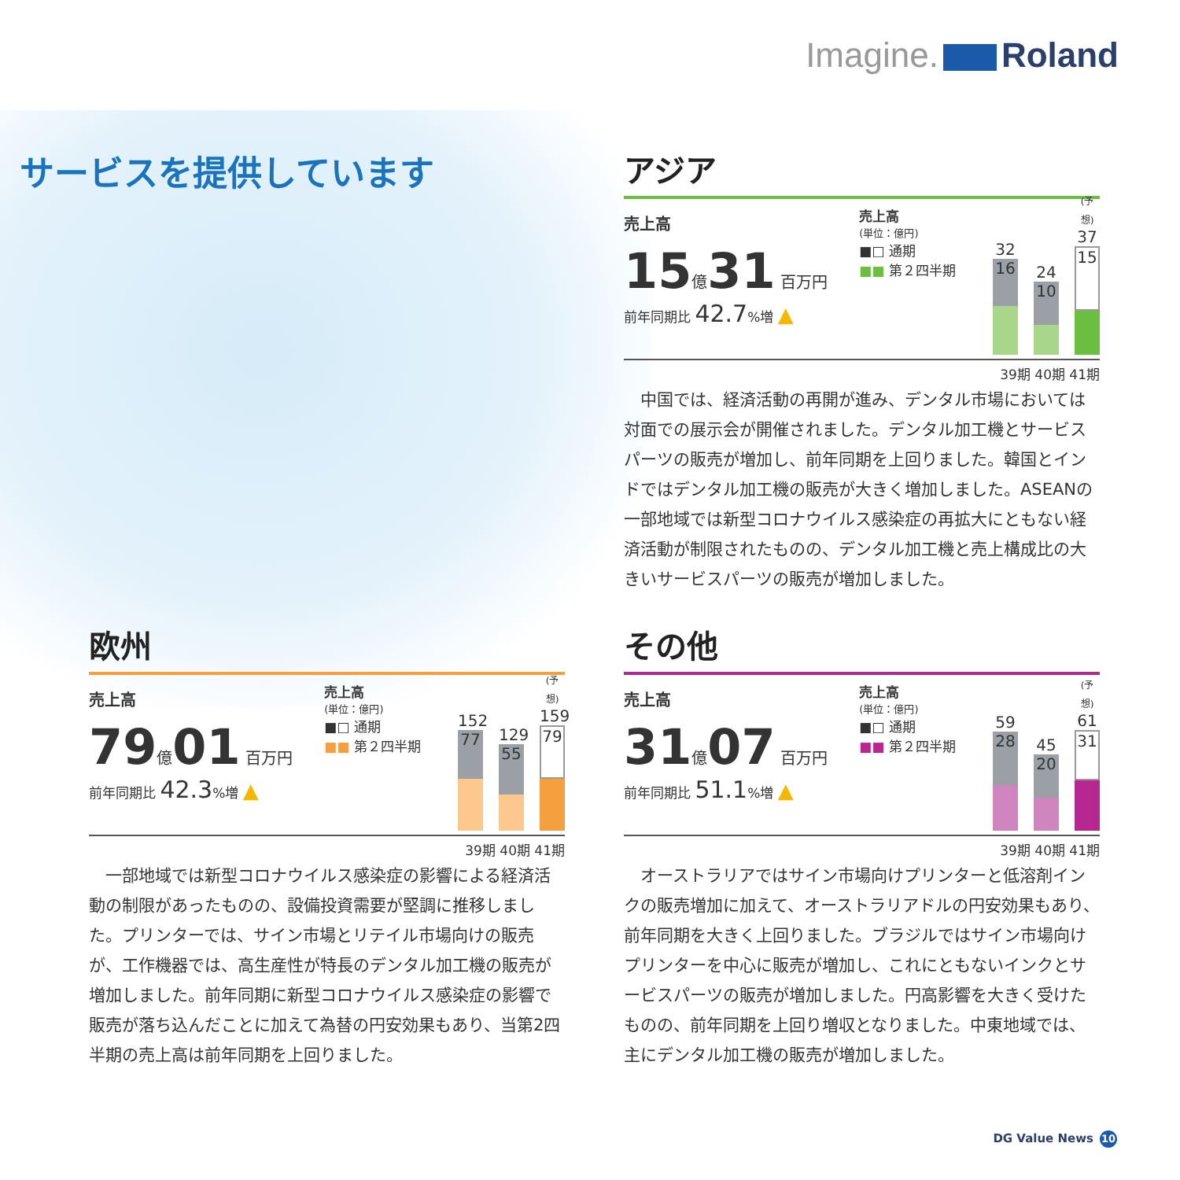Imagine. Roland
サービスを提供しています
アジア
売上高
15億31 百万円
前年同期比 42.7%増 ▲
売上高
(単位：億円)
■□ 通期
■■ 第２四半期
32
16
24
10
(予想)
37
15
39期 40期 41期
中国では、経済活動の再開が進み、デンタル市場においては対面での展示会が開催されました。デンタル加工機とサービスパーツの販売が増加し、前年同期を上回りました。韓国とインドではデンタル加工機の販売が大きく増加しました。ASEANの一部地域では新型コロナウイルス感染症の再拡大にともない経済活動が制限されたものの、デンタル加工機と売上構成比の大きいサービスパーツの販売が増加しました。
欧州
売上高
79億01 百万円
前年同期比 42.3%増 ▲
売上高
(単位：億円)
■□ 通期
■■ 第２四半期
152
77
129
55
(予想)
159
79
39期 40期 41期
一部地域では新型コロナウイルス感染症の影響による経済活動の制限があったものの、設備投資需要が堅調に推移しました。プリンターでは、サイン市場とリテイル市場向けの販売が、工作機器では、高生産性が特長のデンタル加工機の販売が増加しました。前年同期に新型コロナウイルス感染症の影響で販売が落ち込んだことに加えて為替の円安効果もあり、当第2四半期の売上高は前年同期を上回りました。
その他
売上高
31億07 百万円
前年同期比 51.1%増 ▲
売上高
(単位：億円)
■□ 通期
■■ 第２四半期
59
28
45
20
(予想)
61
31
39期 40期 41期
オーストラリアではサイン市場向けプリンターと低溶剤インクの販売増加に加えて、オーストラリアドルの円安効果もあり、前年同期を大きく上回りました。ブラジルではサイン市場向けプリンターを中心に販売が増加し、これにともないインクとサービスパーツの販売が増加しました。円高影響を大きく受けたものの、前年同期を上回り増収となりました。中東地域では、主にデンタル加工機の販売が増加しました。
DG Value News 10